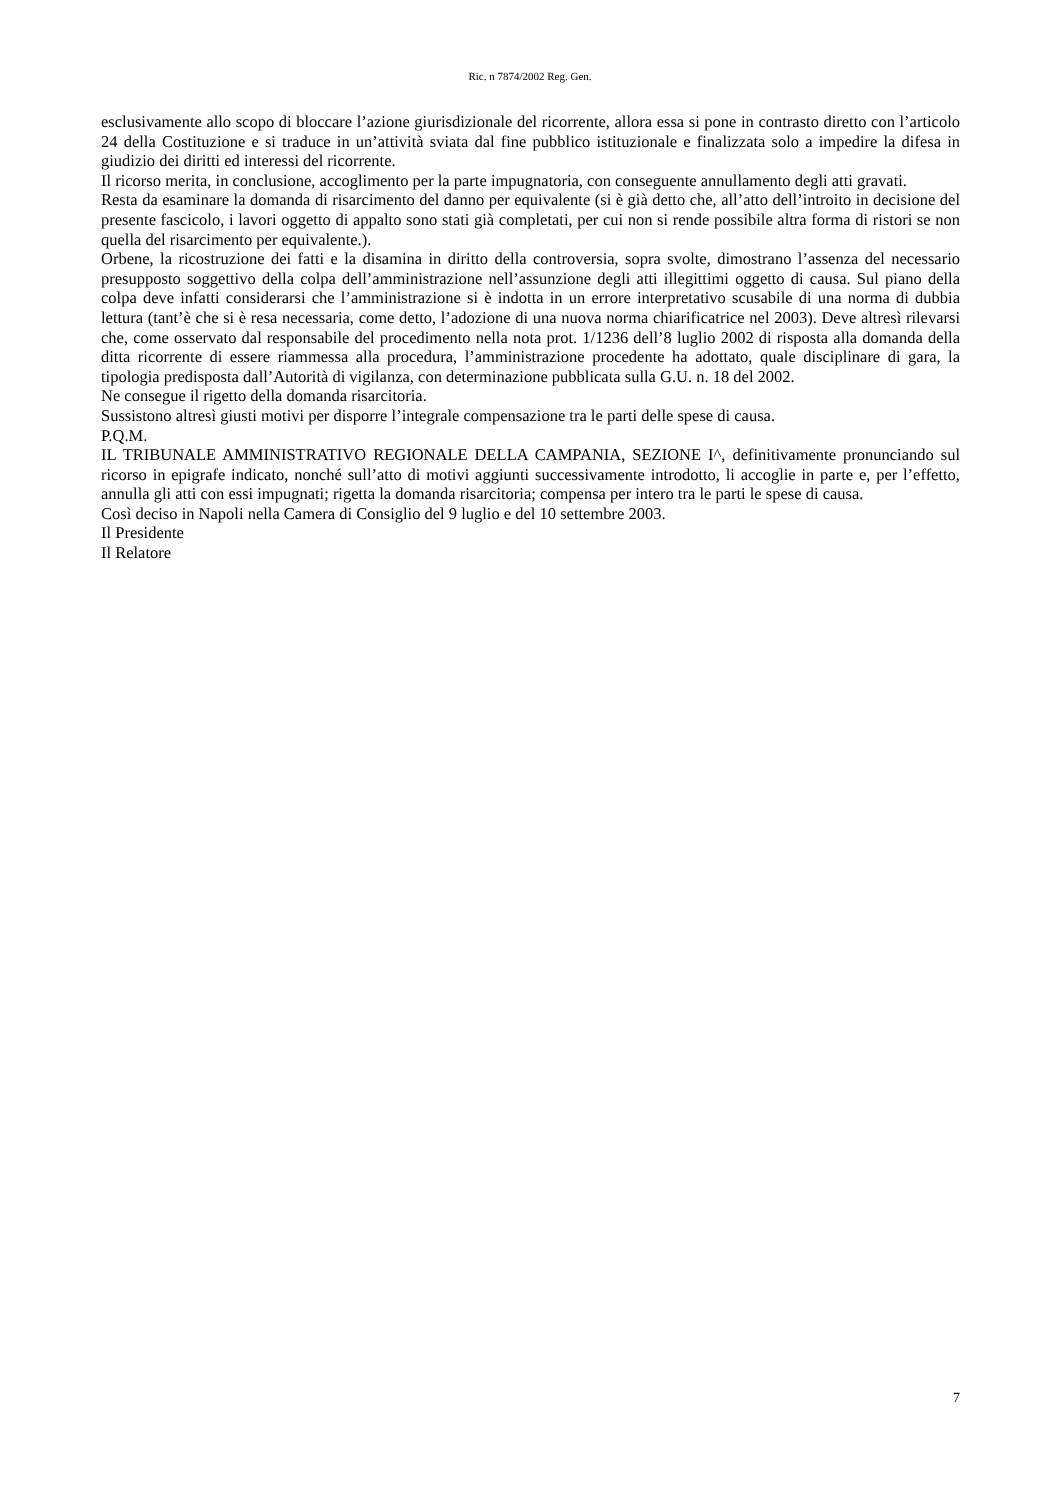Ric. n 7874/2002 Reg. Gen.
esclusivamente allo scopo di bloccare l’azione giurisdizionale del ricorrente, allora essa si pone in contrasto diretto con l’articolo 24 della Costituzione e si traduce in un’attività sviata dal fine pubblico istituzionale e finalizzata solo a impedire la difesa in giudizio dei diritti ed interessi del ricorrente.
Il ricorso merita, in conclusione, accoglimento per la parte impugnatoria, con conseguente annullamento degli atti gravati.
Resta da esaminare la domanda di risarcimento del danno per equivalente (si è già detto che, all’atto dell’introito in decisione del presente fascicolo, i lavori oggetto di appalto sono stati già completati, per cui non si rende possibile altra forma di ristori se non quella del risarcimento per equivalente.).
Orbene, la ricostruzione dei fatti e la disamina in diritto della controversia, sopra svolte, dimostrano l’assenza del necessario presupposto soggettivo della colpa dell’amministrazione nell’assunzione degli atti illegittimi oggetto di causa. Sul piano della colpa deve infatti considerarsi che l’amministrazione si è indotta in un errore interpretativo scusabile di una norma di dubbia lettura (tant’è che si è resa necessaria, come detto, l’adozione di una nuova norma chiarificatrice nel 2003). Deve altresì rilevarsi che, come osservato dal responsabile del procedimento nella nota prot. 1/1236 dell’8 luglio 2002 di risposta alla domanda della ditta ricorrente di essere riammessa alla procedura, l’amministrazione procedente ha adottato, quale disciplinare di gara, la tipologia predisposta dall’Autorità di vigilanza, con determinazione pubblicata sulla G.U. n. 18 del 2002.
Ne consegue il rigetto della domanda risarcitoria.
Sussistono altresì giusti motivi per disporre l’integrale compensazione tra le parti delle spese di causa.
P.Q.M.
IL TRIBUNALE AMMINISTRATIVO REGIONALE DELLA CAMPANIA, SEZIONE I^, definitivamente pronunciando sul ricorso in epigrafe indicato, nonché sull’atto di motivi aggiunti successivamente introdotto, li accoglie in parte e, per l’effetto, annulla gli atti con essi impugnati; rigetta la domanda risarcitoria; compensa per intero tra le parti le spese di causa.
Così deciso in Napoli nella Camera di Consiglio del 9 luglio e del 10 settembre 2003.
Il Presidente
Il Relatore
7